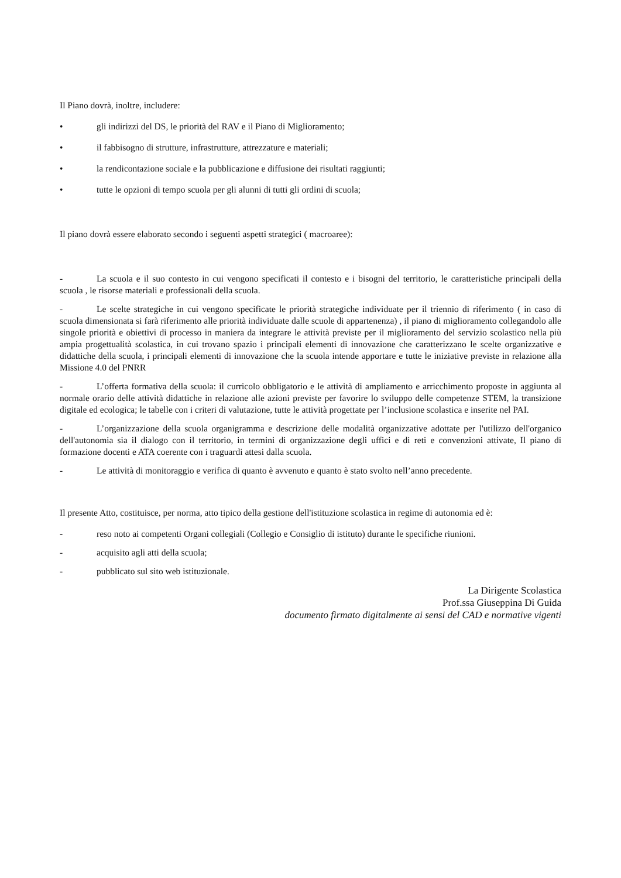Il Piano dovrà, inoltre, includere:
• gli indirizzi del DS, le priorità del RAV e il Piano di Miglioramento;
• il fabbisogno di strutture, infrastrutture, attrezzature e materiali;
• la rendicontazione sociale e la pubblicazione e diffusione dei risultati raggiunti;
• tutte le opzioni di tempo scuola per gli alunni di tutti gli ordini di scuola;
Il piano dovrà essere elaborato secondo i seguenti aspetti strategici ( macroaree):
- La scuola e il suo contesto in cui vengono specificati il contesto e i bisogni del territorio, le caratteristiche principali della scuola , le risorse materiali e professionali della scuola.
- Le scelte strategiche in cui vengono specificate le priorità strategiche individuate per il triennio di riferimento ( in caso di scuola dimensionata si farà riferimento alle priorità individuate dalle scuole di appartenenza) , il piano di miglioramento collegandolo alle singole priorità e obiettivi di processo in maniera da integrare le attività previste per il miglioramento del servizio scolastico nella più ampia progettualità scolastica, in cui trovano spazio i principali elementi di innovazione che caratterizzano le scelte organizzative e didattiche della scuola, i principali elementi di innovazione che la scuola intende apportare e tutte le iniziative previste in relazione alla Missione 4.0 del PNRR
- L’offerta formativa della scuola: il curricolo obbligatorio e le attività di ampliamento e arricchimento proposte in aggiunta al normale orario delle attività didattiche in relazione alle azioni previste per favorire lo sviluppo delle competenze STEM, la transizione digitale ed ecologica; le tabelle con i criteri di valutazione, tutte le attività progettate per l’inclusione scolastica e inserite nel PAI.
- L’organizzazione della scuola organigramma e descrizione delle modalità organizzative adottate per l'utilizzo dell'organico dell'autonomia sia il dialogo con il territorio, in termini di organizzazione degli uffici e di reti e convenzioni attivate, Il piano di formazione docenti e ATA coerente con i traguardi attesi dalla scuola.
- Le attività di monitoraggio e verifica di quanto è avvenuto e quanto è stato svolto nell’anno precedente.
Il presente Atto, costituisce, per norma, atto tipico della gestione dell'istituzione scolastica in regime di autonomia ed è:
- reso noto ai competenti Organi collegiali (Collegio e Consiglio di istituto) durante le specifiche riunioni.
- acquisito agli atti della scuola;
- pubblicato sul sito web istituzionale.
La Dirigente Scolastica
Prof.ssa Giuseppina Di Guida
documento firmato digitalmente ai sensi del CAD e normative vigenti